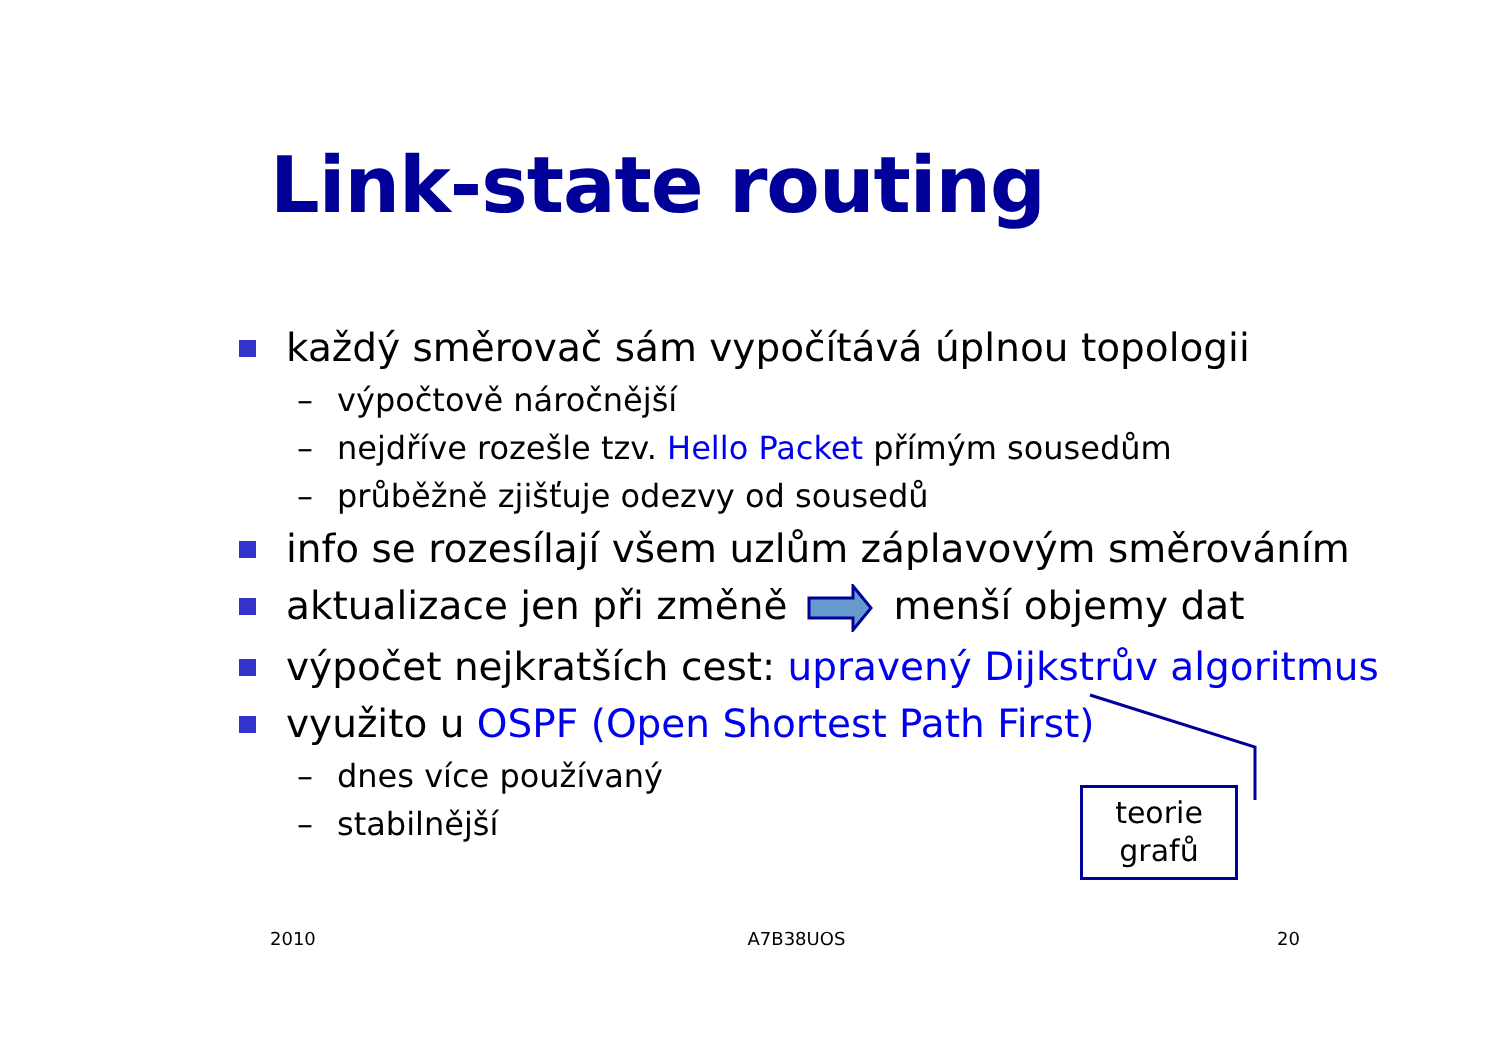Link-state routing
každý směrovač sám vypočítává úplnou topologii
– výpočtově náročnější
– nejdříve rozešle tzv. Hello Packet přímým sousedům
– průběžně zjišťuje odezvy od sousedů
info se rozesílají všem uzlům záplavovým směrováním
aktualizace jen při změněmenší objemy dat
výpočet nejkratších cest: upravený Dijkstrův algoritmus
využito u OSPF (Open Shortest Path First)
– dnes více používaný
– stabilnější
teorie
grafů
2010 A7B38UOS 20